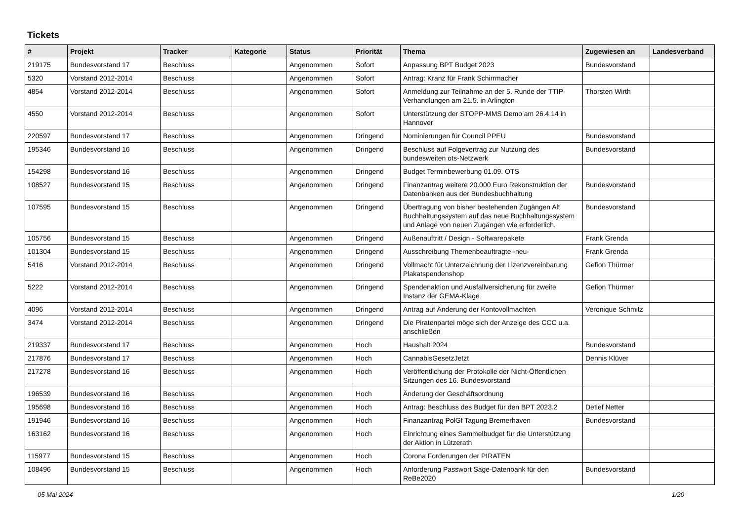Tickets
| # | Projekt | Tracker | Kategorie | Status | Priorität | Thema | Zugewiesen an | Landesverband |
| --- | --- | --- | --- | --- | --- | --- | --- | --- |
| 219175 | Bundesvorstand 17 | Beschluss | | Angenommen | Sofort | Anpassung BPT Budget 2023 | Bundesvorstand | |
| 5320 | Vorstand 2012-2014 | Beschluss | | Angenommen | Sofort | Antrag: Kranz für Frank Schirrmacher | | |
| 4854 | Vorstand 2012-2014 | Beschluss | | Angenommen | Sofort | Anmeldung zur Teilnahme an der 5. Runde der TTIP-Verhandlungen am 21.5. in Arlington | Thorsten Wirth | |
| 4550 | Vorstand 2012-2014 | Beschluss | | Angenommen | Sofort | Unterstützung der STOPP-MMS Demo am 26.4.14 in Hannover | | |
| 220597 | Bundesvorstand 17 | Beschluss | | Angenommen | Dringend | Nominierungen für Council PPEU | Bundesvorstand | |
| 195346 | Bundesvorstand 16 | Beschluss | | Angenommen | Dringend | Beschluss auf Folgevertrag zur Nutzung des bundesweiten ots-Netzwerk | Bundesvorstand | |
| 154298 | Bundesvorstand 16 | Beschluss | | Angenommen | Dringend | Budget Terminbewerbung 01.09. OTS | | |
| 108527 | Bundesvorstand 15 | Beschluss | | Angenommen | Dringend | Finanzantrag weitere 20.000 Euro Rekonstruktion der Datenbanken aus der Bundesbuchhaltung | Bundesvorstand | |
| 107595 | Bundesvorstand 15 | Beschluss | | Angenommen | Dringend | Übertragung von bisher bestehenden Zugängen Alt Buchhaltungssystem auf das neue Buchhaltungssystem und Anlage von neuen Zugängen wie erforderlich. | Bundesvorstand | |
| 105756 | Bundesvorstand 15 | Beschluss | | Angenommen | Dringend | Außenauftritt / Design - Softwarepakete | Frank Grenda | |
| 101304 | Bundesvorstand 15 | Beschluss | | Angenommen | Dringend | Ausschreibung Themenbeauftragte -neu- | Frank Grenda | |
| 5416 | Vorstand 2012-2014 | Beschluss | | Angenommen | Dringend | Vollmacht für Unterzeichnung der Lizenzvereinbarung Plakatspendenshop | Gefion Thürmer | |
| 5222 | Vorstand 2012-2014 | Beschluss | | Angenommen | Dringend | Spendenaktion und Ausfallversicherung für zweite Instanz der GEMA-Klage | Gefion Thürmer | |
| 4096 | Vorstand 2012-2014 | Beschluss | | Angenommen | Dringend | Antrag auf Änderung der Kontovollmachten | Veronique Schmitz | |
| 3474 | Vorstand 2012-2014 | Beschluss | | Angenommen | Dringend | Die Piratenpartei möge sich der Anzeige des CCC u.a. anschließen | | |
| 219337 | Bundesvorstand 17 | Beschluss | | Angenommen | Hoch | Haushalt 2024 | Bundesvorstand | |
| 217876 | Bundesvorstand 17 | Beschluss | | Angenommen | Hoch | CannabisGesetzJetzt | Dennis Klüver | |
| 217278 | Bundesvorstand 16 | Beschluss | | Angenommen | Hoch | Veröffentlichung der Protokolle der Nicht-Öffentlichen Sitzungen des 16. Bundesvorstand | | |
| 196539 | Bundesvorstand 16 | Beschluss | | Angenommen | Hoch | Änderung der Geschäftsordnung | | |
| 195698 | Bundesvorstand 16 | Beschluss | | Angenommen | Hoch | Antrag: Beschluss des Budget für den BPT 2023.2 | Detlef Netter | |
| 191946 | Bundesvorstand 16 | Beschluss | | Angenommen | Hoch | Finanzantrag PolGf Tagung Bremerhaven | Bundesvorstand | |
| 163162 | Bundesvorstand 16 | Beschluss | | Angenommen | Hoch | Einrichtung eines Sammelbudget für die Unterstützung der Aktion in Lützerath | | |
| 115977 | Bundesvorstand 15 | Beschluss | | Angenommen | Hoch | Corona Forderungen der PIRATEN | | |
| 108496 | Bundesvorstand 15 | Beschluss | | Angenommen | Hoch | Anforderung Passwort Sage-Datenbank für den ReBe2020 | Bundesvorstand | |
05 Mai 2024 1/20